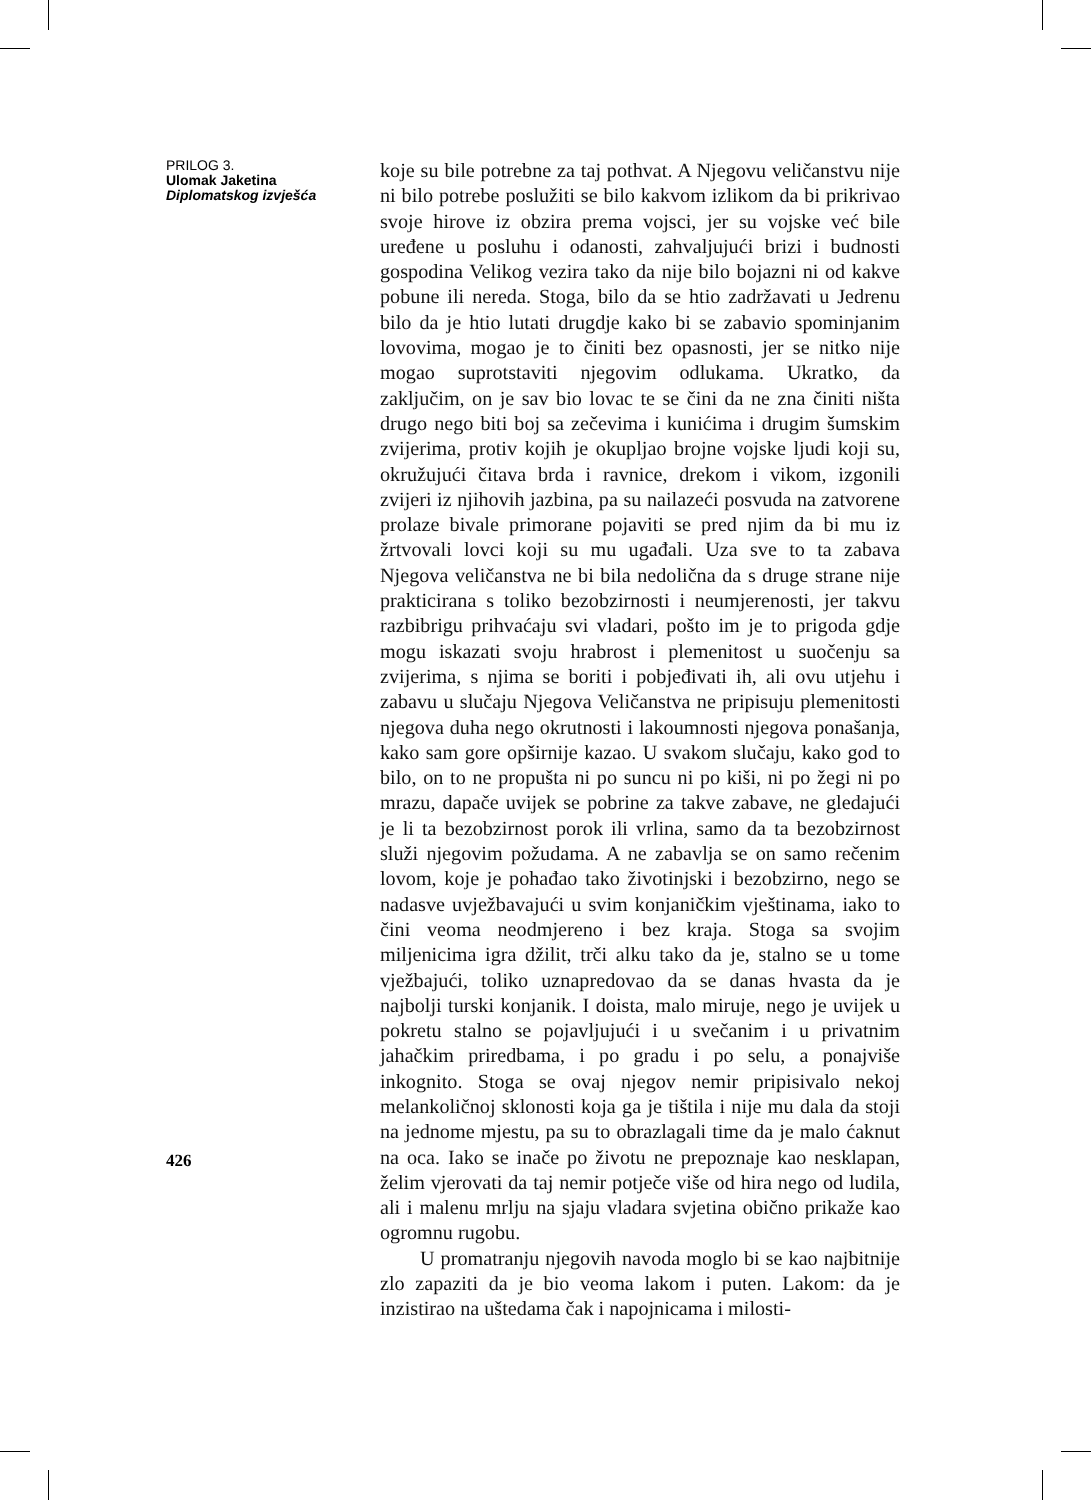PRILOG 3.
Ulomak Jaketina
Diplomatskog izvješća
426
koje su bile potrebne za taj pothvat. A Njegovu veličanstvu nije ni bilo potrebe poslužiti se bilo kakvom izlikom da bi prikrivao svoje hirove iz obzira prema vojsci, jer su vojske već bile uređene u posluhu i odanosti, zahvaljujući brizi i budnosti gospodina Velikog vezira tako da nije bilo bojazni ni od kakve pobune ili nereda. Stoga, bilo da se htio zadržavati u Jedrenu bilo da je htio lutati drugdje kako bi se zabavio spominjanim lovovima, mogao je to činiti bez opasnosti, jer se nitko nije mogao suprotstaviti njegovim odlukama. Ukratko, da zaključim, on je sav bio lovac te se čini da ne zna činiti ništa drugo nego biti boj sa zečevima i kunićima i drugim šumskim zvijerima, protiv kojih je okupljao brojne vojske ljudi koji su, okružujući čitava brda i ravnice, drekom i vikom, izgonili zvijeri iz njihovih jazbina, pa su nailazeći posvuda na zatvorene prolaze bivale primorane pojaviti se pred njim da bi mu iz žrtvovali lovci koji su mu ugađali. Uza sve to ta zabava Njegova veličanstva ne bi bila nedolična da s druge strane nije prakticirana s toliko bezobzirnosti i neumjerenosti, jer takvu razbibrigu prihvaćaju svi vladari, pošto im je to prigoda gdje mogu iskazati svoju hrabrost i plemenitost u suočenju sa zvijerima, s njima se boriti i pobjeđivati ih, ali ovu utjehu i zabavu u slučaju Njegova Veličanstva ne pripisuju plemenitosti njegova duha nego okrutnosti i lakoumnosti njegova ponašanja, kako sam gore opširnije kazao. U svakom slučaju, kako god to bilo, on to ne propušta ni po suncu ni po kiši, ni po žegi ni po mrazu, dapače uvijek se pobrine za takve zabave, ne gledajući je li ta bezobzirnost porok ili vrlina, samo da ta bezobzirnost služi njegovim požudama. A ne zabavlja se on samo rečenim lovom, koje je pohađao tako životinjski i bezobzirno, nego se nadasve uvježbavajući u svim konjaničkim vještinama, iako to čini veoma neodmjereno i bez kraja. Stoga sa svojim miljenicima igra džilit, trči alku tako da je, stalno se u tome vježbajući, toliko uznapredovao da se danas hvasta da je najbolji turski konjanik. I doista, malo miruje, nego je uvijek u pokretu stalno se pojavljujući i u svečanim i u privatnim jahačkim priredbama, i po gradu i po selu, a ponajviše inkognito. Stoga se ovaj njegov nemir pripisivalo nekoj melankoličnoj sklonosti koja ga je tištila i nije mu dala da stoji na jednome mjestu, pa su to obrazlagali time da je malo ćaknut na oca. Iako se inače po životu ne prepoznaje kao nesklapan, želim vjerovati da taj nemir potječe više od hira nego od ludila, ali i malenu mrlju na sjaju vladara svjetina obično prikaže kao ogromnu rugobu.
U promatranju njegovih navoda moglo bi se kao najbitnije zlo zapaziti da je bio veoma lakom i puten. Lakom: da je inzistirao na uštedama čak i napojnicama i milosti-